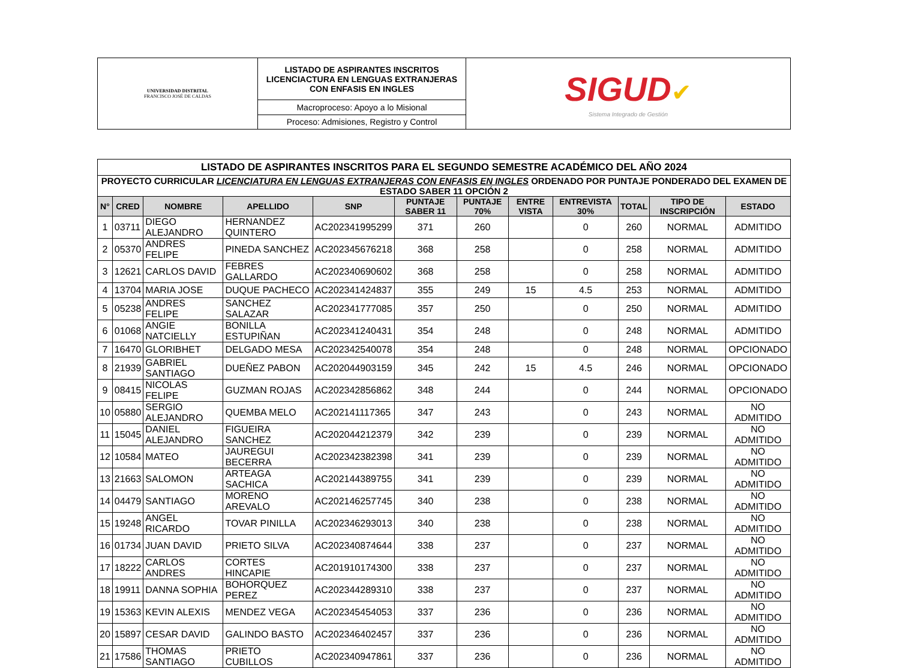| UNIVERSIDAD DISTRITAL FRANCISCO JOSÉ DE CALDAS | LISTADO DE ASPIRANTES INSCRITOS LICENCIACTURA EN LENGUAS EXTRANJERAS CON ENFASIS EN INGLES | SIGUD ✔ Sistema Integrado de Gestión |
| | Macroproceso: Apoyo a lo Misional | |
| | Proceso: Admisiones, Registro y Control | |
| LISTADO DE ASPIRANTES INSCRITOS PARA EL SEGUNDO SEMESTRE ACADÉMICO DEL AÑO 2024 | | | | | | | | | | | |
| PROYECTO CURRICULAR LICENCIATURA EN LENGUAS EXTRANJERAS CON ENFASIS EN INGLES ORDENADO POR PUNTAJE PONDERADO DEL EXAMEN DE ESTADO SABER 11 OPCIÓN 2 | | | | | | | | | | | |
| N° | CRED | NOMBRE | APELLIDO | SNP | PUNTAJE SABER 11 | PUNTAJE 70% | ENTRE VISTA | ENTREVISTA 30% | TOTAL | TIPO DE INSCRIPCIÓN | ESTADO |
| 1 | 03711 | DIEGO ALEJANDRO | HERNANDEZ QUINTERO | AC202341995299 | 371 | 260 | | 0 | 260 | NORMAL | ADMITIDO |
| 2 | 05370 | ANDRES FELIPE | PINEDA SANCHEZ | AC202345676218 | 368 | 258 | | 0 | 258 | NORMAL | ADMITIDO |
| 3 | 12621 | CARLOS DAVID | FEBRES GALLARDO | AC202340690602 | 368 | 258 | | 0 | 258 | NORMAL | ADMITIDO |
| 4 | 13704 | MARIA JOSE | DUQUE PACHECO | AC202341424837 | 355 | 249 | 15 | 4.5 | 253 | NORMAL | ADMITIDO |
| 5 | 05238 | ANDRES FELIPE | SANCHEZ SALAZAR | AC202341777085 | 357 | 250 | | 0 | 250 | NORMAL | ADMITIDO |
| 6 | 01068 | ANGIE NATCIELLY | BONILLA ESTUPIÑAN | AC202341240431 | 354 | 248 | | 0 | 248 | NORMAL | ADMITIDO |
| 7 | 16470 | GLORIBHET | DELGADO MESA | AC202342540078 | 354 | 248 | | 0 | 248 | NORMAL | OPCIONADO |
| 8 | 21939 | GABRIEL SANTIAGO | DUEÑEZ PABON | AC202044903159 | 345 | 242 | 15 | 4.5 | 246 | NORMAL | OPCIONADO |
| 9 | 08415 | NICOLAS FELIPE | GUZMAN ROJAS | AC202342856862 | 348 | 244 | | 0 | 244 | NORMAL | OPCIONADO |
| 10 | 05880 | SERGIO ALEJANDRO | QUEMBA MELO | AC202141117365 | 347 | 243 | | 0 | 243 | NORMAL | NO ADMITIDO |
| 11 | 15045 | DANIEL ALEJANDRO | FIGUEIRA SANCHEZ | AC202044212379 | 342 | 239 | | 0 | 239 | NORMAL | NO ADMITIDO |
| 12 | 10584 | MATEO | JAUREGUI BECERRA | AC202342382398 | 341 | 239 | | 0 | 239 | NORMAL | NO ADMITIDO |
| 13 | 21663 | SALOMON | ARTEAGA SACHICA | AC202144389755 | 341 | 239 | | 0 | 239 | NORMAL | NO ADMITIDO |
| 14 | 04479 | SANTIAGO | MORENO AREVALO | AC202146257745 | 340 | 238 | | 0 | 238 | NORMAL | NO ADMITIDO |
| 15 | 19248 | ANGEL RICARDO | TOVAR PINILLA | AC202346293013 | 340 | 238 | | 0 | 238 | NORMAL | NO ADMITIDO |
| 16 | 01734 | JUAN DAVID | PRIETO SILVA | AC202340874644 | 338 | 237 | | 0 | 237 | NORMAL | NO ADMITIDO |
| 17 | 18222 | CARLOS ANDRES | CORTES HINCAPIE | AC201910174300 | 338 | 237 | | 0 | 237 | NORMAL | NO ADMITIDO |
| 18 | 19911 | DANNA SOPHIA | BOHORQUEZ PEREZ | AC202344289310 | 338 | 237 | | 0 | 237 | NORMAL | NO ADMITIDO |
| 19 | 15363 | KEVIN ALEXIS | MENDEZ VEGA | AC202345454053 | 337 | 236 | | 0 | 236 | NORMAL | NO ADMITIDO |
| 20 | 15897 | CESAR DAVID | GALINDO BASTO | AC202346402457 | 337 | 236 | | 0 | 236 | NORMAL | NO ADMITIDO |
| 21 | 17586 | THOMAS SANTIAGO | PRIETO CUBILLOS | AC202340947861 | 337 | 236 | | 0 | 236 | NORMAL | NO ADMITIDO |